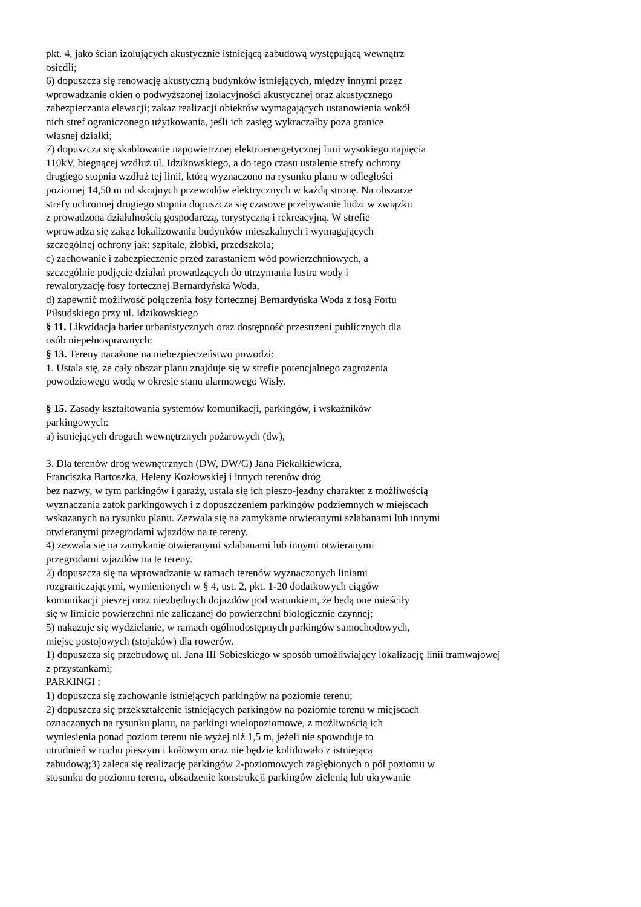pkt. 4, jako ścian izolujących akustycznie istniejącą zabudową występującą wewnątrz
osiedli;
6) dopuszcza się renowację akustyczną budynków istniejących, między innymi przez
wprowadzanie okien o podwyższonej izolacyjności akustycznej oraz akustycznego
zabezpieczania elewacji; zakaz realizacji obiektów wymagających ustanowienia wokół
nich stref ograniczonego użytkowania, jeśli ich zasięg wykraczałby poza granice
własnej działki;
7) dopuszcza się skablowanie napowietrznej elektroenergetycznej linii wysokiego napięcia
110kV, biegnącej wzdłuż ul. Idzikowskiego, a do tego czasu ustalenie strefy ochrony
drugiego stopnia wzdłuż tej linii, którą wyznaczono na rysunku planu w odległości
poziomej 14,50 m od skrajnych przewodów elektrycznych w każdą stronę. Na obszarze
strefy ochronnej drugiego stopnia dopuszcza się czasowe przebywanie ludzi w związku
z prowadzona działalnością gospodarczą, turystyczną i rekreacyjną. W strefie
wprowadza się zakaz lokalizowania budynków mieszkalnych i wymagających
szczególnej ochrony jak: szpitale, żłobki, przedszkola;
c) zachowanie i zabezpieczenie przed zarastaniem wód powierzchniowych, a
szczególnie podjęcie działań prowadzących do utrzymania lustra wody i
rewaloryzację fosy fortecznej Bernardyńska Woda,
d) zapewnić możliwość połączenia fosy fortecznej Bernardyńska Woda z fosą Fortu
Piłsudskiego przy ul. Idzikowskiego
§ 11. Likwidacja barier urbanistycznych oraz dostępność przestrzeni publicznych dla
osób niepełnosprawnych:
§ 13. Tereny narażone na niebezpieczeństwo powodzi:
1. Ustala się, że cały obszar planu znajduje się w strefie potencjalnego zagrożenia
powodziowego wodą w okresie stanu alarmowego Wisły.
§ 15. Zasady kształtowania systemów komunikacji, parkingów, i wskaźników
parkingowych:
a) istniejących drogach wewnętrznych pożarowych (dw),
3. Dla terenów dróg wewnętrznych (DW, DW/G) Jana Piekałkiewicza,
Franciszka Bartoszka, Heleny Kozłowskiej i innych terenów dróg
bez nazwy, w tym parkingów i garaży, ustala się ich pieszo-jezdny charakter z możliwością
wyznaczania zatok parkingowych i z dopuszczeniem parkingów podziemnych w miejscach
wskazanych na rysunku planu. Zezwala się na zamykanie otwieranymi szlabanami lub innymi
otwieranymi przegrodami wjazdów na te tereny.
4) zezwala się na zamykanie otwieranymi szlabanami lub innymi otwieranymi
przegrodami wjazdów na te tereny.
2) dopuszcza się na wprowadzanie w ramach terenów wyznaczonych liniami
rozgraniczającymi, wymienionych w § 4, ust. 2, pkt. 1-20 dodatkowych ciągów
komunikacji pieszej oraz niezbędnych dojazdów pod warunkiem, że będą one mieściły
się w limicie powierzchni nie zaliczanej do powierzchni biologicznie czynnej;
5) nakazuje się wydzielanie, w ramach ogólnodostępnych parkingów samochodowych,
miejsc postojowych (stojaków) dla rowerów.
1) dopuszcza się przebudowę ul. Jana III Sobieskiego w sposób umożliwiający lokalizację linii tramwajowej
z przystankami;
PARKINGI :
1) dopuszcza się zachowanie istniejących parkingów na poziomie terenu;
2) dopuszcza się przekształcenie istniejących parkingów na poziomie terenu w miejscach
oznaczonych na rysunku planu, na parkingi wielopoziomowe, z możliwością ich
wyniesienia ponad poziom terenu nie wyżej niż 1,5 m, jeżeli nie spowoduje to
utrudnień w ruchu pieszym i kołowym oraz nie będzie kolidowało z istniejącą
zabudową;3) zaleca się realizację parkingów 2-poziomowych zagłębionych o pół poziomu w
stosunku do poziomu terenu, obsadzenie konstrukcji parkingów zielenią lub ukrywanie